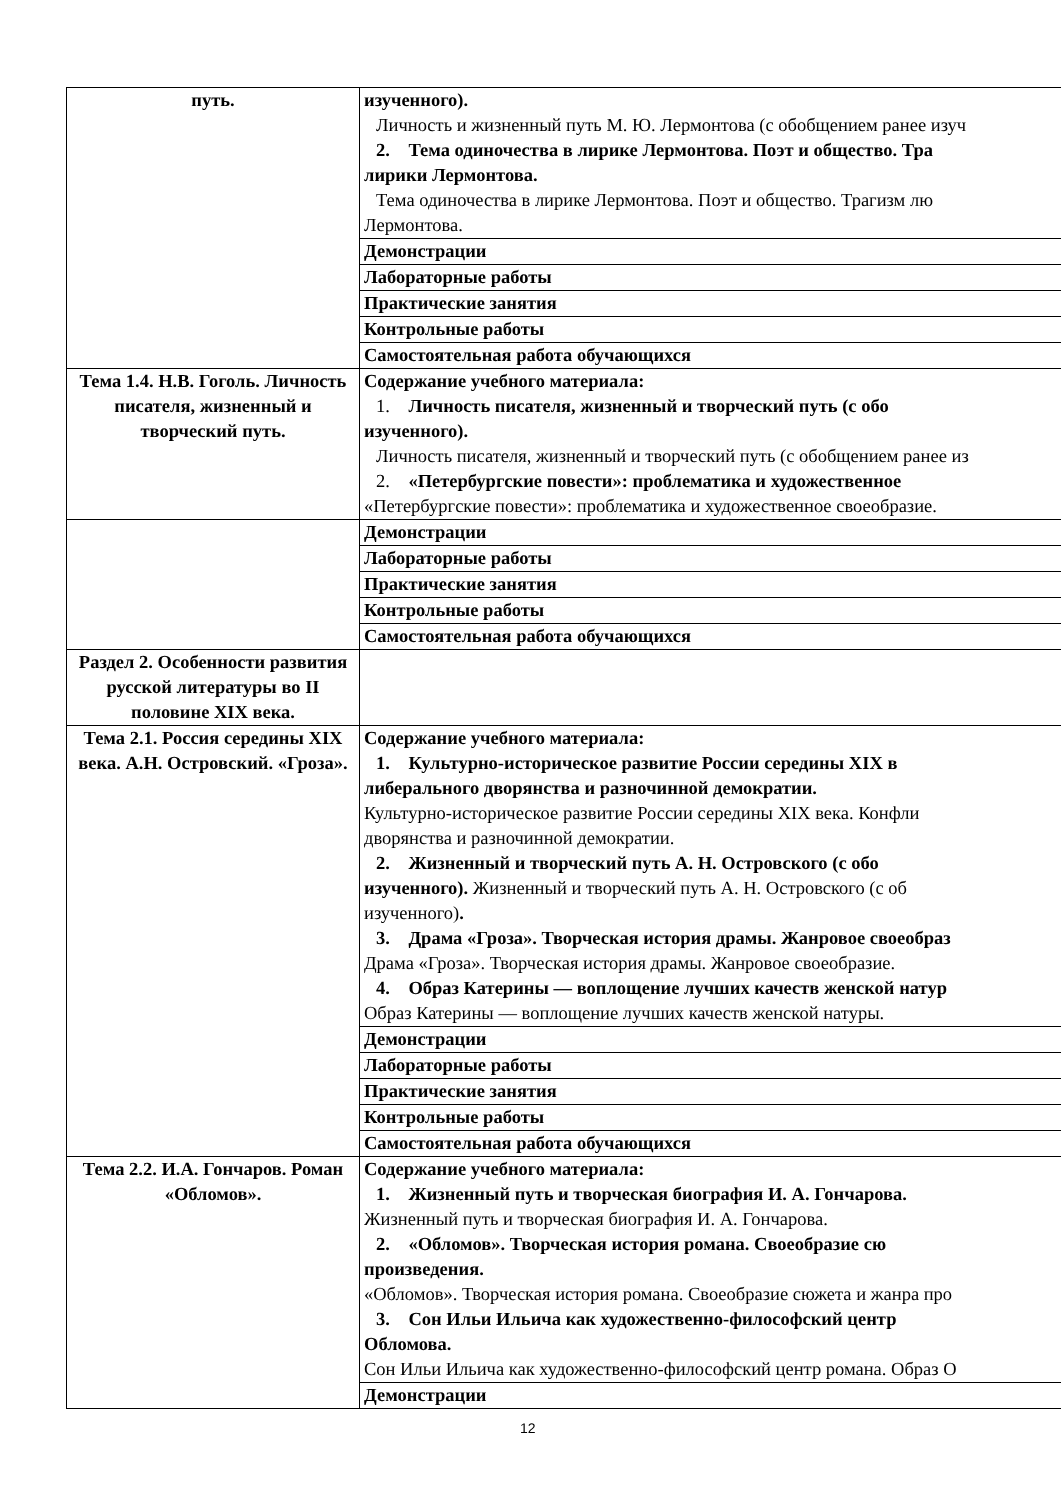| путь. | изученного). Личность и жизненный путь М. Ю. Лермонтова (с обобщением ранее изуч 2. Тема одиночества в лирике Лермонтова. Поэт и общество. Тра лирики Лермонтова. Тема одиночества в лирике Лермонтова. Поэт и общество. Трагизм лю Лермонтова. |
| | Демонстрации |
| | Лабораторные работы |
| | Практические занятия |
| | Контрольные работы |
| | Самостоятельная работа обучающихся |
| Тема 1.4. Н.В. Гоголь. Личность писателя, жизненный и творческий путь. | Содержание учебного материала: 1. Личность писателя, жизненный и творческий путь (с обо изученного). Личность писателя, жизненный и творческий путь (с обобщением ранее из 2. «Петербургские повести»: проблематика и художественное «Петербургские повести»: проблематика и художественное своеобразие. |
| | Демонстрации |
| | Лабораторные работы |
| | Практические занятия |
| | Контрольные работы |
| | Самостоятельная работа обучающихся |
| Раздел 2. Особенности развития русской литературы во II половине XIX века. | |
| Тема 2.1. Россия середины XIX века. А.Н. Островский. «Гроза». | Содержание учебного материала: 1. Культурно-историческое развитие России середины XIX в либерального дворянства и разночинной демократии. Культурно-историческое развитие России середины XIX века. Конфли дворянства и разночинной демократии. 2. Жизненный и творческий путь А. Н. Островского (с обо изученного). Жизненный и творческий путь А. Н. Островского (с об изученного) . 3. Драма «Гроза». Творческая история драмы. Жанровое своеобраз Драма «Гроза». Творческая история драмы. Жанровое своеобразие. 4. Образ Катерины — воплощение лучших качеств женской натур Образ Катерины — воплощение лучших качеств женской натуры. |
| | Демонстрации |
| | Лабораторные работы |
| | Практические занятия |
| | Контрольные работы |
| | Самостоятельная работа обучающихся |
| Тема 2.2. И.А. Гончаров. Роман «Обломов». | Содержание учебного материала: 1. Жизненный путь и творческая биография И. А. Гончарова. Жизненный путь и творческая биография И. А. Гончарова. 2. «Обломов». Творческая история романа. Своеобразие сю произведения. «Обломов». Творческая история романа. Своеобразие сюжета и жанра про 3. Сон Ильи Ильича как художественно-философский центр Обломова. Сон Ильи Ильича как художественно-философский центр романа. Образ О |
| | Демонстрации |
12